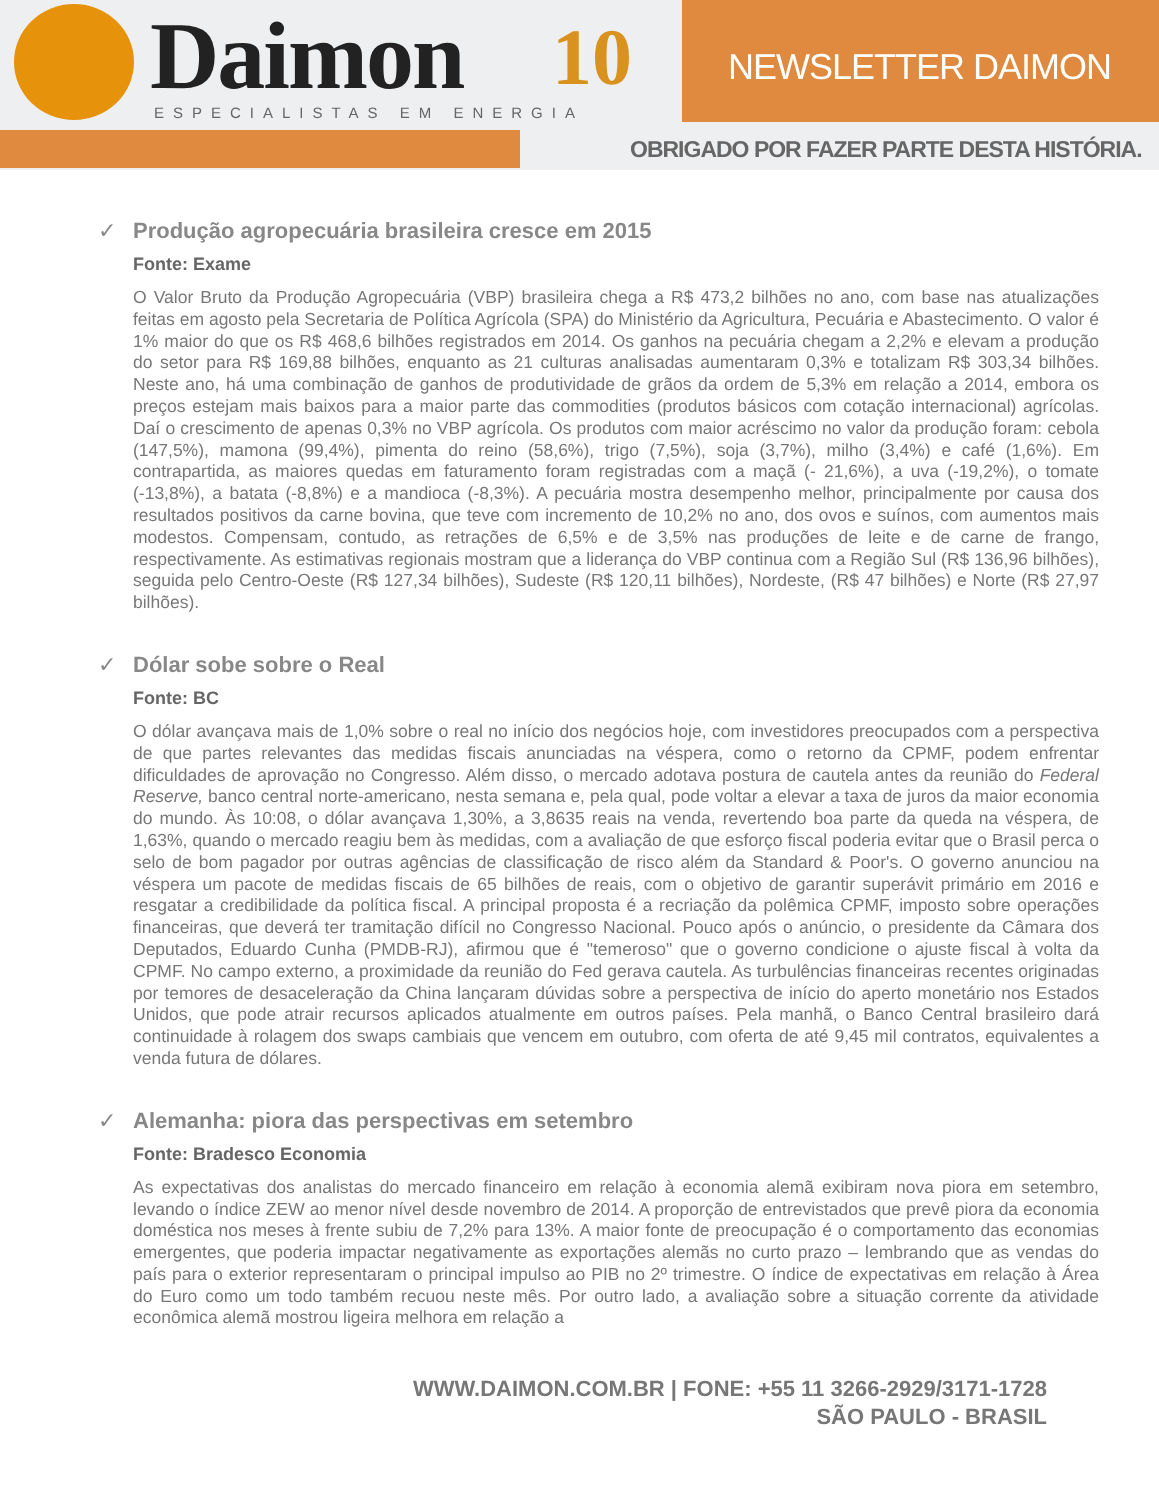Daimon ESPECIALISTAS EM ENERGIA
10 NEWSLETTER DAIMON
OBRIGADO POR FAZER PARTE DESTA HISTÓRIA.
✓ Produção agropecuária brasileira cresce em 2015
Fonte: Exame
O Valor Bruto da Produção Agropecuária (VBP) brasileira chega a R$ 473,2 bilhões no ano, com base nas atualizações feitas em agosto pela Secretaria de Política Agrícola (SPA) do Ministério da Agricultura, Pecuária e Abastecimento. O valor é 1% maior do que os R$ 468,6 bilhões registrados em 2014. Os ganhos na pecuária chegam a 2,2% e elevam a produção do setor para R$ 169,88 bilhões, enquanto as 21 culturas analisadas aumentaram 0,3% e totalizam R$ 303,34 bilhões. Neste ano, há uma combinação de ganhos de produtividade de grãos da ordem de 5,3% em relação a 2014, embora os preços estejam mais baixos para a maior parte das commodities (produtos básicos com cotação internacional) agrícolas. Daí o crescimento de apenas 0,3% no VBP agrícola. Os produtos com maior acréscimo no valor da produção foram: cebola (147,5%), mamona (99,4%), pimenta do reino (58,6%), trigo (7,5%), soja (3,7%), milho (3,4%) e café (1,6%). Em contrapartida, as maiores quedas em faturamento foram registradas com a maçã (- 21,6%), a uva (-19,2%), o tomate (-13,8%), a batata (-8,8%) e a mandioca (-8,3%). A pecuária mostra desempenho melhor, principalmente por causa dos resultados positivos da carne bovina, que teve com incremento de 10,2% no ano, dos ovos e suínos, com aumentos mais modestos. Compensam, contudo, as retrações de 6,5% e de 3,5% nas produções de leite e de carne de frango, respectivamente. As estimativas regionais mostram que a liderança do VBP continua com a Região Sul (R$ 136,96 bilhões), seguida pelo Centro-Oeste (R$ 127,34 bilhões), Sudeste (R$ 120,11 bilhões), Nordeste, (R$ 47 bilhões) e Norte (R$ 27,97 bilhões).
✓ Dólar sobe sobre o Real
Fonte: BC
O dólar avançava mais de 1,0% sobre o real no início dos negócios hoje, com investidores preocupados com a perspectiva de que partes relevantes das medidas fiscais anunciadas na véspera, como o retorno da CPMF, podem enfrentar dificuldades de aprovação no Congresso. Além disso, o mercado adotava postura de cautela antes da reunião do Federal Reserve, banco central norte-americano, nesta semana e, pela qual, pode voltar a elevar a taxa de juros da maior economia do mundo. Às 10:08, o dólar avançava 1,30%, a 3,8635 reais na venda, revertendo boa parte da queda na véspera, de 1,63%, quando o mercado reagiu bem às medidas, com a avaliação de que esforço fiscal poderia evitar que o Brasil perca o selo de bom pagador por outras agências de classificação de risco além da Standard & Poor's. O governo anunciou na véspera um pacote de medidas fiscais de 65 bilhões de reais, com o objetivo de garantir superávit primário em 2016 e resgatar a credibilidade da política fiscal. A principal proposta é a recriação da polêmica CPMF, imposto sobre operações financeiras, que deverá ter tramitação difícil no Congresso Nacional. Pouco após o anúncio, o presidente da Câmara dos Deputados, Eduardo Cunha (PMDB-RJ), afirmou que é "temeroso" que o governo condicione o ajuste fiscal à volta da CPMF. No campo externo, a proximidade da reunião do Fed gerava cautela. As turbulências financeiras recentes originadas por temores de desaceleração da China lançaram dúvidas sobre a perspectiva de início do aperto monetário nos Estados Unidos, que pode atrair recursos aplicados atualmente em outros países. Pela manhã, o Banco Central brasileiro dará continuidade à rolagem dos swaps cambiais que vencem em outubro, com oferta de até 9,45 mil contratos, equivalentes a venda futura de dólares.
✓ Alemanha: piora das perspectivas em setembro
Fonte: Bradesco Economia
As expectativas dos analistas do mercado financeiro em relação à economia alemã exibiram nova piora em setembro, levando o índice ZEW ao menor nível desde novembro de 2014. A proporção de entrevistados que prevê piora da economia doméstica nos meses à frente subiu de 7,2% para 13%. A maior fonte de preocupação é o comportamento das economias emergentes, que poderia impactar negativamente as exportações alemãs no curto prazo – lembrando que as vendas do país para o exterior representaram o principal impulso ao PIB no 2º trimestre. O índice de expectativas em relação à Área do Euro como um todo também recuou neste mês. Por outro lado, a avaliação sobre a situação corrente da atividade econômica alemã mostrou ligeira melhora em relação a
WWW.DAIMON.COM.BR | FONE: +55 11 3266-2929/3171-1728
SÃO PAULO - BRASIL